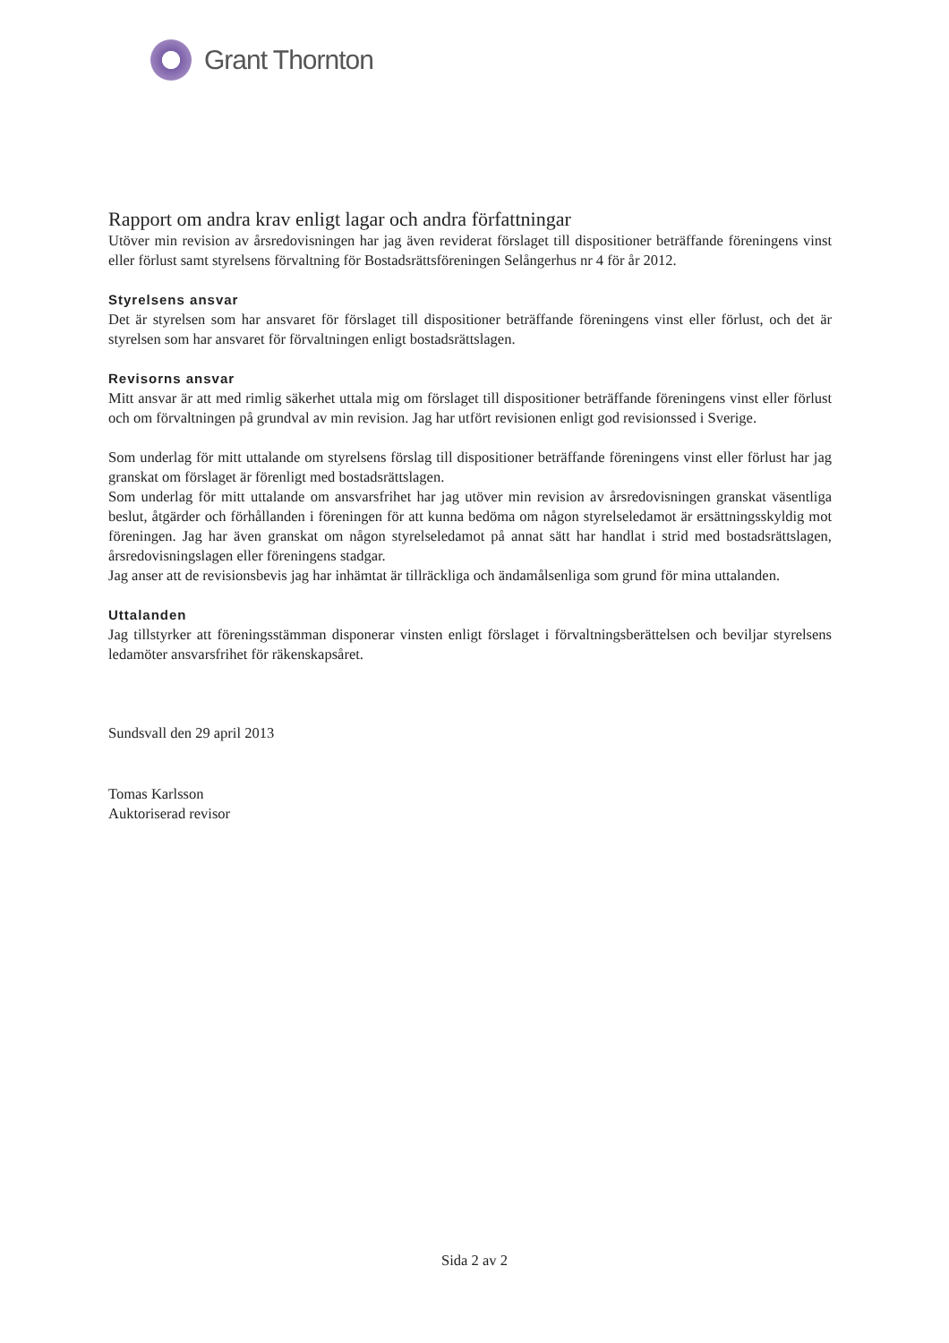Grant Thornton
Rapport om andra krav enligt lagar och andra författningar
Utöver min revision av årsredovisningen har jag även reviderat förslaget till dispositioner beträffande föreningens vinst eller förlust samt styrelsens förvaltning för Bostadsrättsföreningen Selångerhus nr 4 för år 2012.
Styrelsens ansvar
Det är styrelsen som har ansvaret för förslaget till dispositioner beträffande föreningens vinst eller förlust, och det är styrelsen som har ansvaret för förvaltningen enligt bostadsrättslagen.
Revisorns ansvar
Mitt ansvar är att med rimlig säkerhet uttala mig om förslaget till dispositioner beträffande föreningens vinst eller förlust och om förvaltningen på grundval av min revision. Jag har utfört revisionen enligt god revisionssed i Sverige.
Som underlag för mitt uttalande om styrelsens förslag till dispositioner beträffande föreningens vinst eller förlust har jag granskat om förslaget är förenligt med bostadsrättslagen.
Som underlag för mitt uttalande om ansvarsfrihet har jag utöver min revision av årsredovisningen granskat väsentliga beslut, åtgärder och förhållanden i föreningen för att kunna bedöma om någon styrelseledamot är ersättningsskyldig mot föreningen. Jag har även granskat om någon styrelseledamot på annat sätt har handlat i strid med bostadsrättslagen, årsredovisningslagen eller föreningens stadgar.
Jag anser att de revisionsbevis jag har inhämtat är tillräckliga och ändamålsenliga som grund för mina uttalanden.
Uttalanden
Jag tillstyrker att föreningsstämman disponerar vinsten enligt förslaget i förvaltningsberättelsen och beviljar styrelsens ledamöter ansvarsfrihet för räkenskapsåret.
Sundsvall den 29 april 2013
Tomas Karlsson
Auktoriserad revisor
Sida 2 av 2